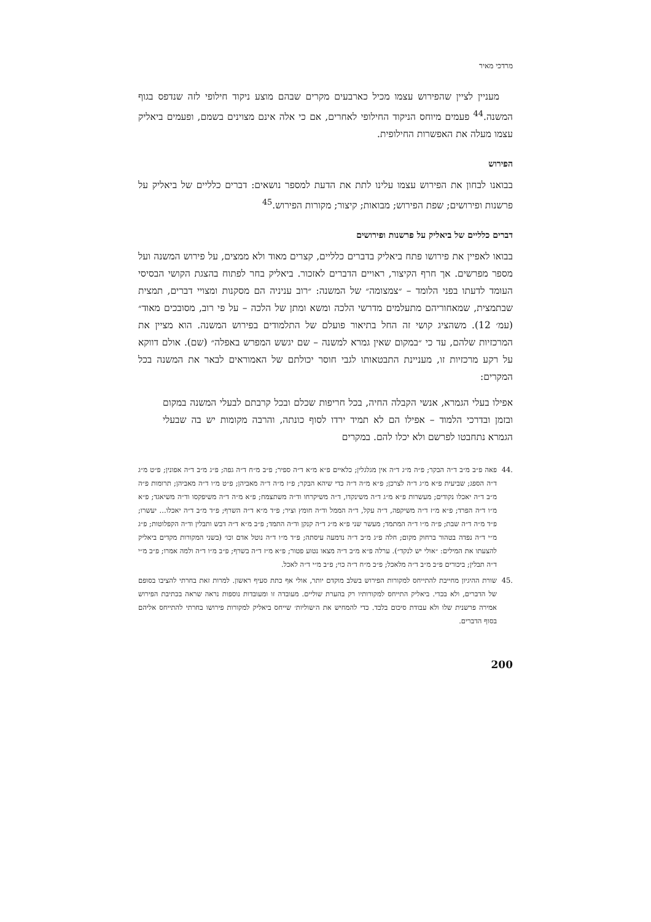מרדכי מאיר
מעניין לציין שהפירוש עצמו מכיל כארבעים מקרים שבהם מוצע ניקוד חילופי לזה שנדפס בגוף המשנה.<sup>44</sup> פעמים מיוחס הניקוד החילופי לאחרים, אם כי אלה אינם מצוינים בשמם, ופעמים ביאליק עצמו מעלה את האפשרות החילופית.
הפירוש
בבואנו לבחון את הפירוש עצמו עלינו לתת את הדעת למספר נושאים: דברים כלליים של ביאליק על פרשנות ופירושים; שפת הפירוש; מבואות; קיצור; מקורות הפירוש.<sup>45</sup>
דברים כלליים של ביאליק על פרשנות ופירושים
בבואו לאפיין את פירושו פתח ביאליק בדברים כלליים, קצרים מאוד ולא ממצים, על פירוש המשנה ועל מספר מפרשים. אך חרף הקיצור, ראויים הדברים לאזכור. ביאליק בחר לפתוח בהצגת הקושי הבסיסי העומד לדעתו בפני הלומד – ״צמצומה״ של המשנה: ״רוב עניניה הם מסקנות ומצויי דברים, תמצית שבתמצית, שמאחוריהם מתעלמים מדרשי הלכה ומשא ומתן של הלכה – על פי רוב, מסובכים מאוד״ (עמ׳ 12). משהציג קושי זה החל בתיאור פועלם של התלמודים בפירוש המשנה. הוא מציין את המרכזיות שלהם, עד כי ״במקום שאין גמרא למשנה – שם יגשש המפרש באפלה״ (שם). אולם דווקא על רקע מרכזיות זו, מעניינת התבטאותו לגבי חוסר יכולתם של האמוראים לבאר את המשנה בכל המקרים:
אפילו בעלי הגמרא, אנשי הקבלה החיה, בכל חריפות שכלם ובכל קרבתם לבעלי המשנה במקום ובזמן ובדרכי הלמוד – אפילו הם לא תמיד ירדו לסוף כונתה, והרבה מקומות יש בה שבעלי הגמרא נתחבטו לפרשם ולא יכלו להם. במקרים
.44 פאה פ״ב מ״ב ד״ה הבקר; פ״ה מ״ג ד״ה אין מגלגלין; כלאיים פ״א מ״א ד״ה ספיר; פ״ב מ״ח ד״ה גפה; פ״ג מ״ב ד״ה אפונין; פ״ט מ״ג ד״ה הספג; שביעית פ״א מ״ג ד״ה לצרכן; פ״א מ״ה ד״ה כדי שיהא הבקר; פ״ז מ״ה ד״ה מאביהן; פ״ט מ״ו ד״ה מאביהן; תרומות פ״ה מ״ב ד״ה יאכלו נקודים; מעשרות פ״א מ״ג ד״ה משינקדו, ד״ה משיקרחו וד״ה משתצמח; פ״א מ״ה ד״ה משיפקסו וד״ה משיאגד; פ״א מ״ו ד״ה הפרד; פ״א מ״ז ד״ה משיקפה, ד״ה עקל, ד״ה הממל וד״ה חומץ וציר; פ״ד מ״א ד״ה השרף; פ״ד מ״ב ד״ה יאכלו... יעשרו; פ״ד מ״ה ד״ה שבת; פ״ה מ״ו ד״ה המתמד; מעשר שני פ״א מ״ג ד״ה קנקן וד״ה התמד; פ״ב מ״א ד״ה דבש ותבלין וד״ה הקפלוטות; פ״ג מ״י ד״ה נפדה בטהור ברחוק מקום; חלה פ״ג מ״ב ד״ה נדמעה עיסתה; פ״ד מ״ו ד״ה נוטל אדם וכו׳ (בשני המקורות מקדים ביאליק להצעתו את המילים: ״אולי יש לנקד״). ערלה פ״א מ״ב ד״ה מצאו נטוע פטור; פ״א מ״ז ד״ה בשרף; פ״ב מ״ו ד״ה ולמה אמרו; פ״ב מ״י ד״ה תבלין; ביכורים פ״ב מ״ב ד״ה מלאכל; פ״ב מ״ח ד״ה כוי; פ״ב מ״י ד״ה לאכל.
.45 שורת ההיגיון מחייבת להתייחס למקורות הפירוש בשלב מוקדם יותר, אולי אף כתת סעיף ראשון. למרות זאת בחרתי להציבו בסופם של הדברים, ולא בכדי. ביאליק התייחס למקורותיו רק בהערת שוליים. מעובדה זו ומעובדות נוספות נראה שראה בכתיבת הפירוש אמירה פרשנית שלו ולא עבודת סיכום בלבד. כדי להמחיש את ה׳שוליות׳ שייחס ביאליק למקורות פירושו בחרתי להתייחס אליהם בסוף הדברים.
200